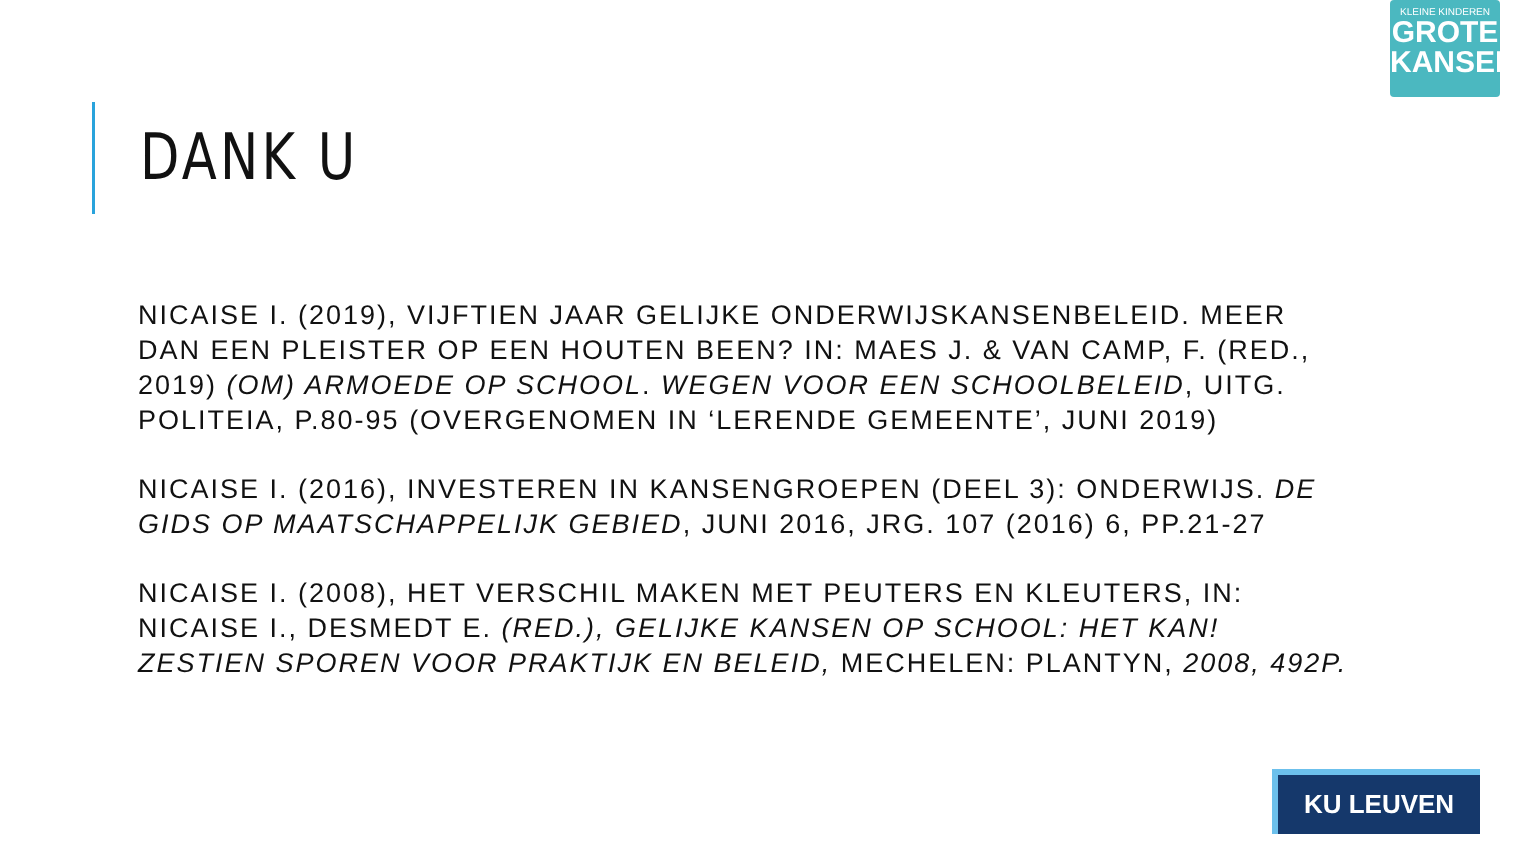KLEINE KINDEREN
GROTE
KANSEN
DANK U
NICAISE I. (2019), VIJFTIEN JAAR GELIJKE ONDERWIJSKANSENBELEID. MEER DAN EEN PLEISTER OP EEN HOUTEN BEEN? IN: MAES J. & VAN CAMP, F. (RED., 2019) (OM) ARMOEDE OP SCHOOL. WEGEN VOOR EEN SCHOOLBELEID, UITG. POLITEIA, P.80-95 (OVERGENOMEN IN ‘LERENDE GEMEENTE’, JUNI 2019)
NICAISE I. (2016), INVESTEREN IN KANSENGROEPEN (DEEL 3): ONDERWIJS. DE GIDS OP MAATSCHAPPELIJK GEBIED, JUNI 2016, JRG. 107 (2016) 6, PP.21-27
NICAISE I. (2008), HET VERSCHIL MAKEN MET PEUTERS EN KLEUTERS, IN: NICAISE I., DESMEDT E. (RED.), GELIJKE KANSEN OP SCHOOL: HET KAN! ZESTIEN SPOREN VOOR PRAKTIJK EN BELEID, MECHELEN: PLANTYN, 2008, 492P.
KU LEUVEN